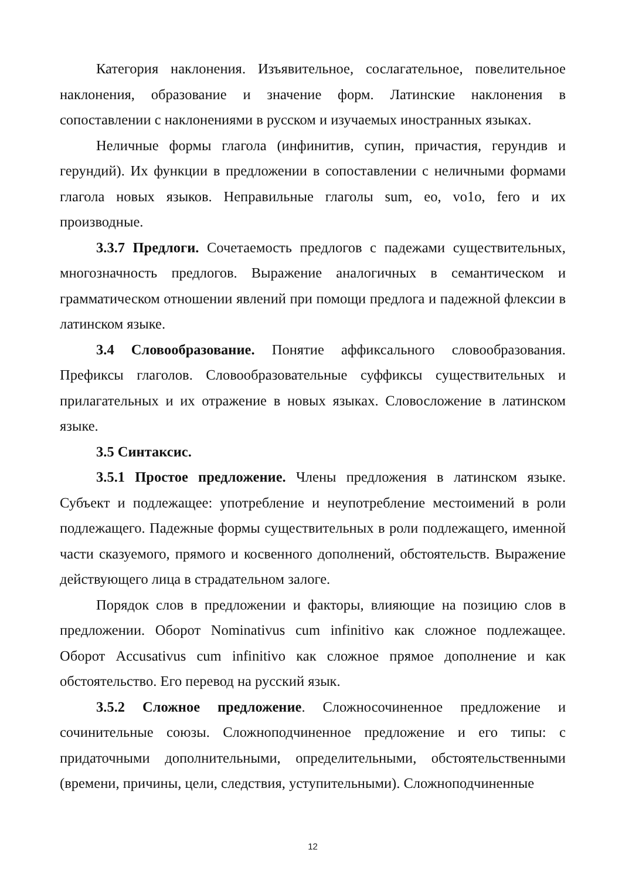Категория наклонения. Изъявительное, сослагательное, повелительное наклонения, образование и значение форм. Латинские наклонения в сопоставлении с наклонениями в русском и изучаемых иностранных языках.
Неличные формы глагола (инфинитив, супин, причастия, герундив и герундий). Их функции в предложении в сопоставлении с неличными формами глагола новых языков. Неправильные глаголы sum, eo, vo1o, fero и их производные.
3.3.7 Предлоги. Сочетаемость предлогов с падежами существительных, многозначность предлогов. Выражение аналогичных в семантическом и грамматическом отношении явлений при помощи предлога и падежной флексии в латинском языке.
3.4 Словообразование. Понятие аффиксального словообразования. Префиксы глаголов. Словообразовательные суффиксы существительных и прилагательных и их отражение в новых языках. Словосложение в латинском языке.
3.5 Синтаксис.
3.5.1 Простое предложение. Члены предложения в латинском языке. Субъект и подлежащее: употребление и неупотребление местоимений в роли подлежащего. Падежные формы существительных в роли подлежащего, именной части сказуемого, прямого и косвенного дополнений, обстоятельств. Выражение действующего лица в страдательном залоге.
Порядок слов в предложении и факторы, влияющие на позицию слов в предложении. Оборот Nominativus cum infinitivo как сложное подлежащее. Оборот Accusativus cum infinitivo как сложное прямое дополнение и как обстоятельство. Его перевод на русский язык.
3.5.2 Сложное предложение. Сложносочиненное предложение и сочинительные союзы. Сложноподчиненное предложение и его типы: с придаточными дополнительными, определительными, обстоятельственными (времени, причины, цели, следствия, уступительными). Сложноподчиненные
12